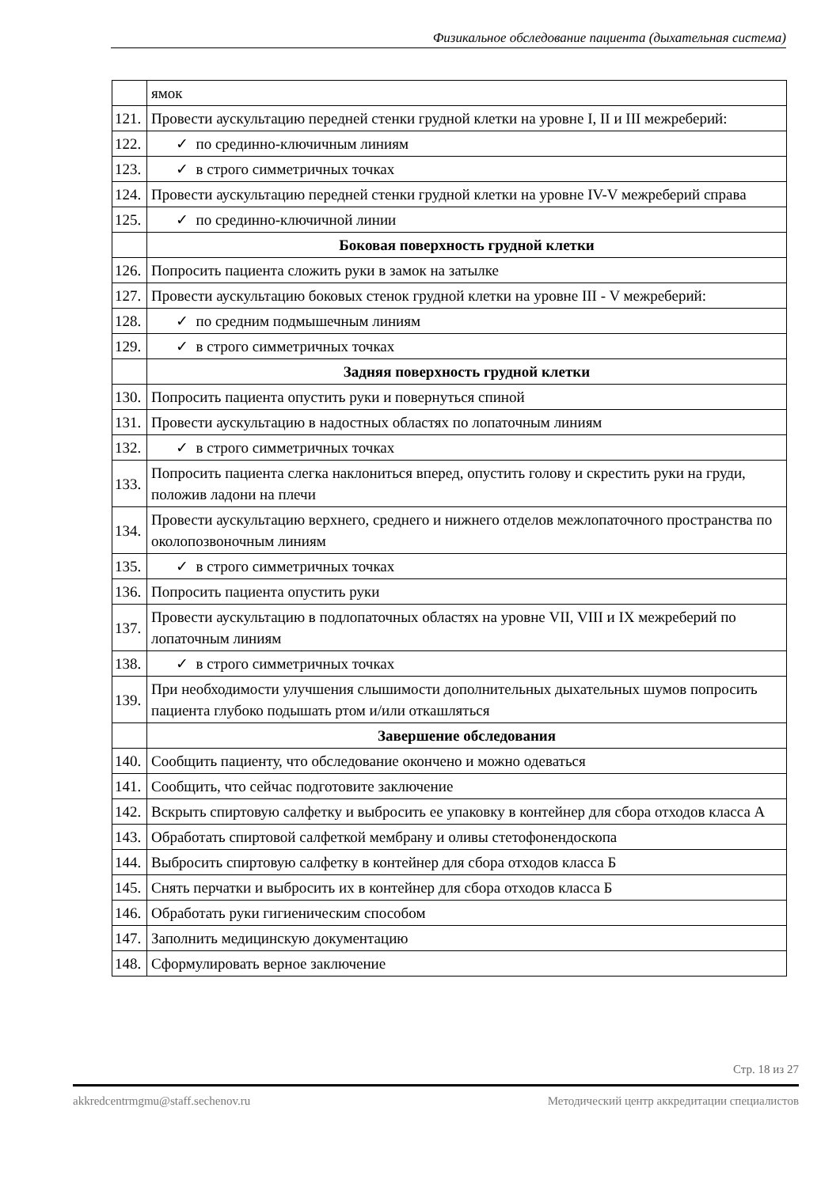Физикальное обследование пациента (дыхательная система)
| | ямок |
| 121. | Провести аускультацию передней стенки грудной клетки на уровне I, II и III межреберий: |
| 122. | ✓ по срединно-ключичным линиям |
| 123. | ✓ в строго симметричных точках |
| 124. | Провести аускультацию передней стенки грудной клетки на уровне IV-V межреберий справа |
| 125. | ✓ по срединно-ключичной линии |
| | Боковая поверхность грудной клетки |
| 126. | Попросить пациента сложить руки в замок на затылке |
| 127. | Провести аускультацию боковых стенок грудной клетки на уровне III - V межреберий: |
| 128. | ✓ по средним подмышечным линиям |
| 129. | ✓ в строго симметричных точках |
| | Задняя поверхность грудной клетки |
| 130. | Попросить пациента опустить руки и повернуться спиной |
| 131. | Провести аускультацию в надостных областях по лопаточным линиям |
| 132. | ✓ в строго симметричных точках |
| 133. | Попросить пациента слегка наклониться вперед, опустить голову и скрестить руки на груди, положив ладони на плечи |
| 134. | Провести аускультацию верхнего, среднего и нижнего отделов межлопаточного пространства по околопозвоночным линиям |
| 135. | ✓ в строго симметричных точках |
| 136. | Попросить пациента опустить руки |
| 137. | Провести аускультацию в подлопаточных областях на уровне VII, VIII и IX межреберий по лопаточным линиям |
| 138. | ✓ в строго симметричных точках |
| 139. | При необходимости улучшения слышимости дополнительных дыхательных шумов попросить пациента глубоко подышать ртом и/или откашляться |
| | Завершение обследования |
| 140. | Сообщить пациенту, что обследование окончено и можно одеваться |
| 141. | Сообщить, что сейчас подготовите заключение |
| 142. | Вскрыть спиртовую салфетку и выбросить ее упаковку в контейнер для сбора отходов класса А |
| 143. | Обработать спиртовой салфеткой мембрану и оливы стетофонендоскопа |
| 144. | Выбросить спиртовую салфетку в контейнер для сбора отходов класса Б |
| 145. | Снять перчатки и выбросить их в контейнер для сбора отходов класса Б |
| 146. | Обработать руки гигиеническим способом |
| 147. | Заполнить медицинскую документацию |
| 148. | Сформулировать верное заключение |
Стр. 18 из 27
akkredcentrmgmu@staff.sechenov.ru Методический центр аккредитации специалистов